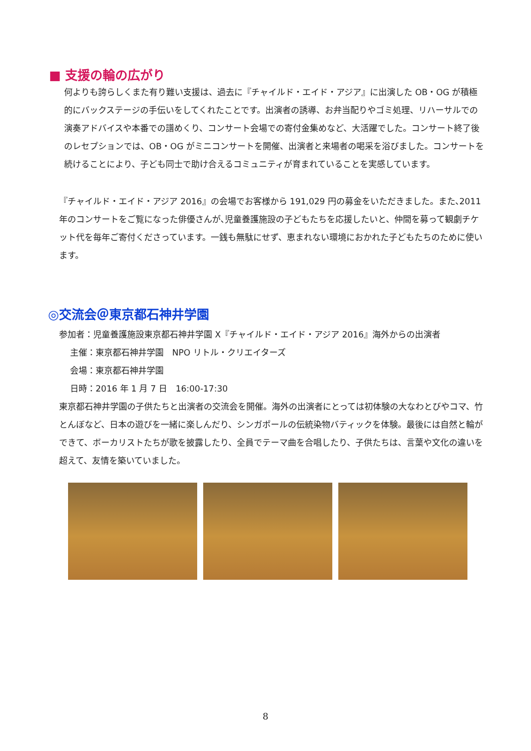■ 支援の輪の広がり
何よりも誇らしくまた有り難い支援は、過去に『チャイルド・エイド・アジア』に出演した OB・OG が積極的にバックステージの手伝いをしてくれたことです。出演者の誘導、お弁当配りやゴミ処理、リハーサルでの演奏アドバイスや本番での譜めくり、コンサート会場での寄付金集めなど、大活躍でした。コンサート終了後のレセプションでは、OB・OG がミニコンサートを開催、出演者と来場者の喝采を浴びました。コンサートを続けることにより、子ども同士で助け合えるコミュニティが育まれていることを実感しています。
『チャイルド・エイド・アジア 2016』の会場でお客様から 191,029 円の募金をいただきました。また､2011 年のコンサートをご覧になった俳優さんが､児童養護施設の子どもたちを応援したいと、仲間を募って観劇チケット代を毎年ご寄付くださっています。一銭も無駄にせず、恵まれない環境におかれた子どもたちのために使います。
◎交流会＠東京都石神井学園
参加者：児童養護施設東京都石神井学園 X『チャイルド・エイド・アジア 2016』海外からの出演者
主催：東京都石神井学園　NPO リトル・クリエイターズ
会場：東京都石神井学園
日時：2016 年 1 月 7 日　16:00-17:30
東京都石神井学園の子供たちと出演者の交流会を開催。海外の出演者にとっては初体験の大なわとびやコマ、竹とんぼなど、日本の遊びを一緒に楽しんだり、シンガポールの伝統染物バティックを体験。最後には自然と輪ができて、ボーカリストたちが歌を披露したり、全員でテーマ曲を合唱したり、子供たちは、言葉や文化の違いを超えて、友情を築いていました。
8